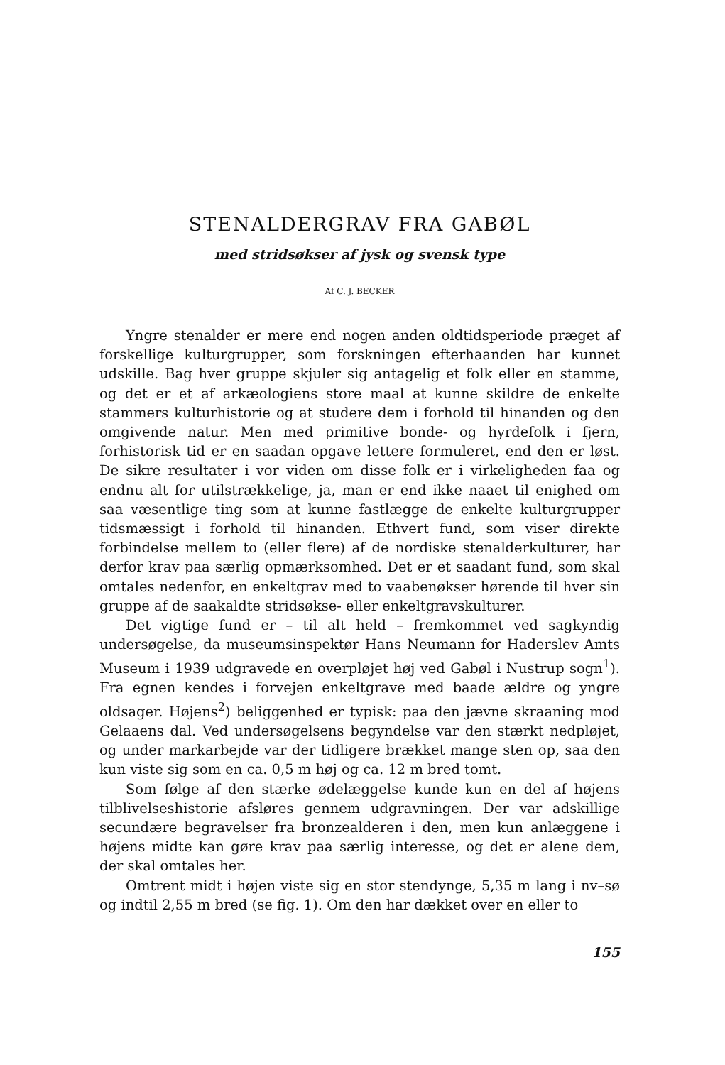STENALDERGRAV FRA GABØL
med stridsøkser af jysk og svensk type
Af C. J. BECKER
Yngre stenalder er mere end nogen anden oldtidsperiode præget af forskellige kulturgrupper, som forskningen efterhaanden har kunnet udskille. Bag hver gruppe skjuler sig antagelig et folk eller en stamme, og det er et af arkæologiens store maal at kunne skildre de enkelte stammers kulturhistorie og at studere dem i forhold til hinanden og den omgivende natur. Men med primitive bonde- og hyrdefolk i fjern, forhistorisk tid er en saadan opgave lettere formuleret, end den er løst. De sikre resultater i vor viden om disse folk er i virkeligheden faa og endnu alt for utilstrækkelige, ja, man er end ikke naaet til enighed om saa væsentlige ting som at kunne fastlægge de enkelte kulturgrupper tidsmæssigt i forhold til hinanden. Ethvert fund, som viser direkte forbindelse mellem to (eller flere) af de nordiske stenalderkulturer, har derfor krav paa særlig opmærksomhed. Det er et saadant fund, som skal omtales nedenfor, en enkeltgrav med to vaabenøkser hørende til hver sin gruppe af de saakaldte stridsøkse- eller enkeltgravskulturer.
Det vigtige fund er – til alt held – fremkommet ved sagkyndig undersøgelse, da museumsinspektør Hans Neumann for Haderslev Amts Museum i 1939 udgravede en overpløjet høj ved Gabøl i Nustrup sogn<sup>1</sup>). Fra egnen kendes i forvejen enkeltgrave med baade ældre og yngre oldsager. Højens<sup>2</sup>) beliggenhed er typisk: paa den jævne skraaning mod Gelaaens dal. Ved undersøgelsens begyndelse var den stærkt nedpløjet, og under markarbejde var der tidligere brækket mange sten op, saa den kun viste sig som en ca. 0,5 m høj og ca. 12 m bred tomt.
Som følge af den stærke ødelæggelse kunde kun en del af højens tilblivelseshistorie afsløres gennem udgravningen. Der var adskillige secundære begravelser fra bronzealderen i den, men kun anlæggene i højens midte kan gøre krav paa særlig interesse, og det er alene dem, der skal omtales her.
Omtrent midt i højen viste sig en stor stendynge, 5,35 m lang i nv–sø og indtil 2,55 m bred (se fig. 1). Om den har dækket over en eller to
155